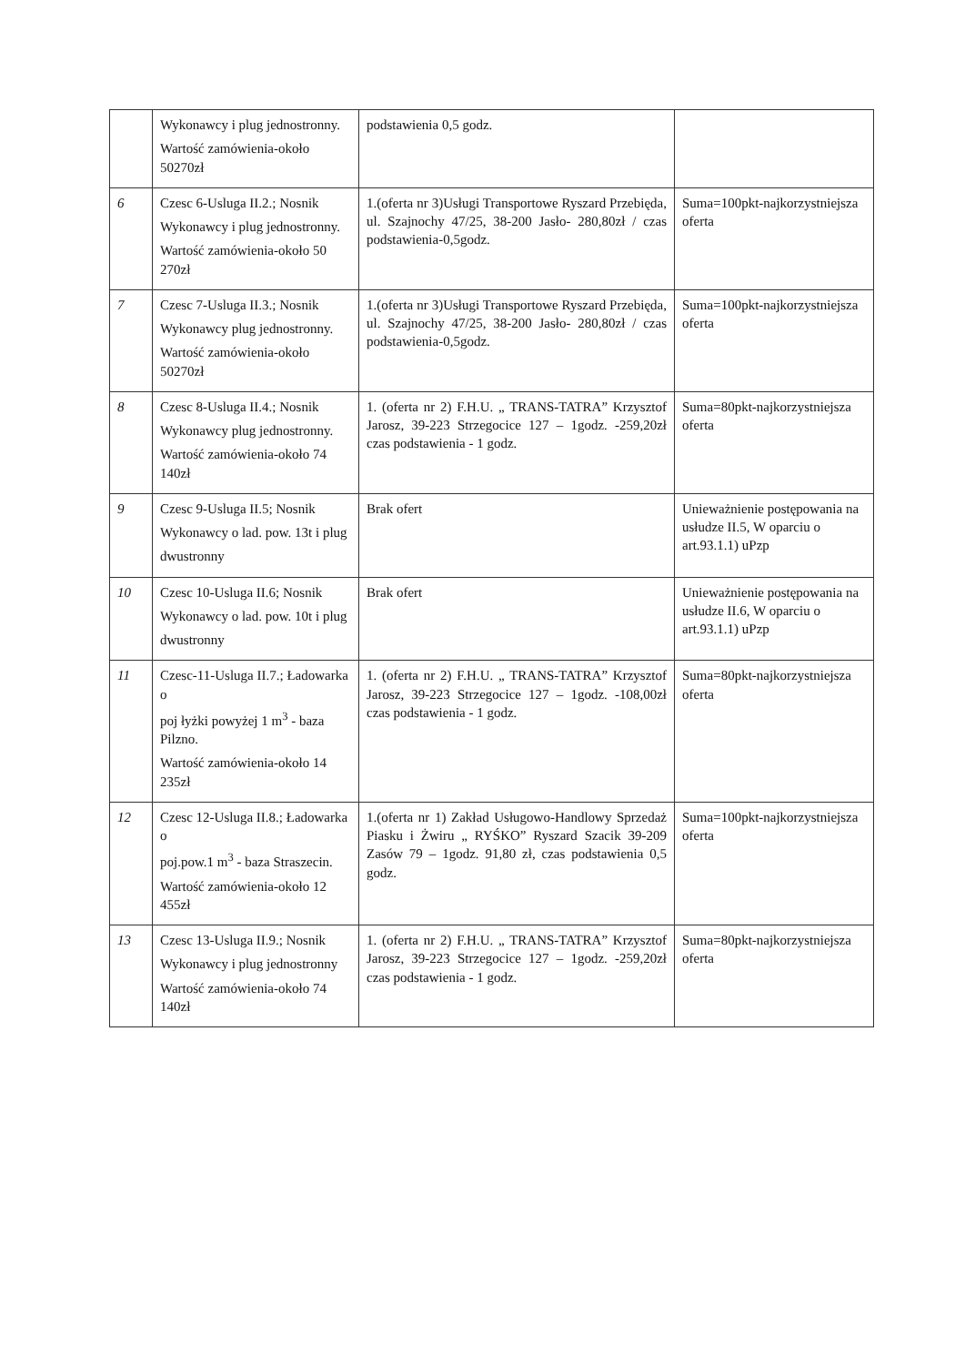| | Wykonawcy i plug jednostronny. Wartość zamówienia-około 50270zł | podstawienia 0,5 godz. | |
| 6 | Czesc 6-Usluga II.2.; Nosnik Wykonawcy i plug jednostronny. Wartość zamówienia-około 50 270zł | 1.(oferta nr 3)Usługi Transportowe Ryszard Przebięda, ul. Szajnochy 47/25, 38-200 Jasło- 280,80zł / czas podstawienia-0,5godz. | Suma=100pkt-najkorzystniejsza oferta |
| 7 | Czesc 7-Usluga II.3.; Nosnik Wykonawcy plug jednostronny. Wartość zamówienia-około 50270zł | 1.(oferta nr 3)Usługi Transportowe Ryszard Przebięda, ul. Szajnochy 47/25, 38-200 Jasło- 280,80zł / czas podstawienia-0,5godz. | Suma=100pkt-najkorzystniejsza oferta |
| 8 | Czesc 8-Usluga II.4.; Nosnik Wykonawcy plug jednostronny. Wartość zamówienia-około 74 140zł | 1. (oferta nr 2) F.H.U. „ TRANS-TATRA” Krzysztof Jarosz, 39-223 Strzegocice 127 – 1godz. -259,20zł czas podstawienia - 1 godz. | Suma=80pkt-najkorzystniejsza oferta |
| 9 | Czesc 9-Usluga II.5; Nosnik Wykonawcy o lad. pow. 13t i plug dwustronny | Brak ofert | Unieważnienie postępowania na usłudze II.5, W oparciu o art.93.1.1) uPzp |
| 10 | Czesc 10-Usluga II.6; Nosnik Wykonawcy o lad. pow. 10t i plug dwustronny | Brak ofert | Unieważnienie postępowania na usłudze II.6, W oparciu o art.93.1.1) uPzp |
| 11 | Czesc-11-Usluga II.7.; Ładowarka o poj łyżki powyżej 1 m<sup>3</sup> - baza Pilzno. Wartość zamówienia-około 14 235zł | 1. (oferta nr 2) F.H.U. „ TRANS-TATRA” Krzysztof Jarosz, 39-223 Strzegocice 127 – 1godz. -108,00zł czas podstawienia - 1 godz. | Suma=80pkt-najkorzystniejsza oferta |
| 12 | Czesc 12-Usluga II.8.; Ładowarka o poj.pow.1 m<sup>3</sup> - baza Straszecin. Wartość zamówienia-około 12 455zł | 1.(oferta nr 1) Zakład Usługowo-Handlowy Sprzedaż Piasku i Żwiru „ RYŚKO” Ryszard Szacik 39-209 Zasów 79 – 1godz. 91,80 zł, czas podstawienia 0,5 godz. | Suma=100pkt-najkorzystniejsza oferta |
| 13 | Czesc 13-Usluga II.9.; Nosnik Wykonawcy i plug jednostronny Wartość zamówienia-około 74 140zł | 1. (oferta nr 2) F.H.U. „ TRANS-TATRA” Krzysztof Jarosz, 39-223 Strzegocice 127 – 1godz. -259,20zł czas podstawienia - 1 godz. | Suma=80pkt-najkorzystniejsza oferta |